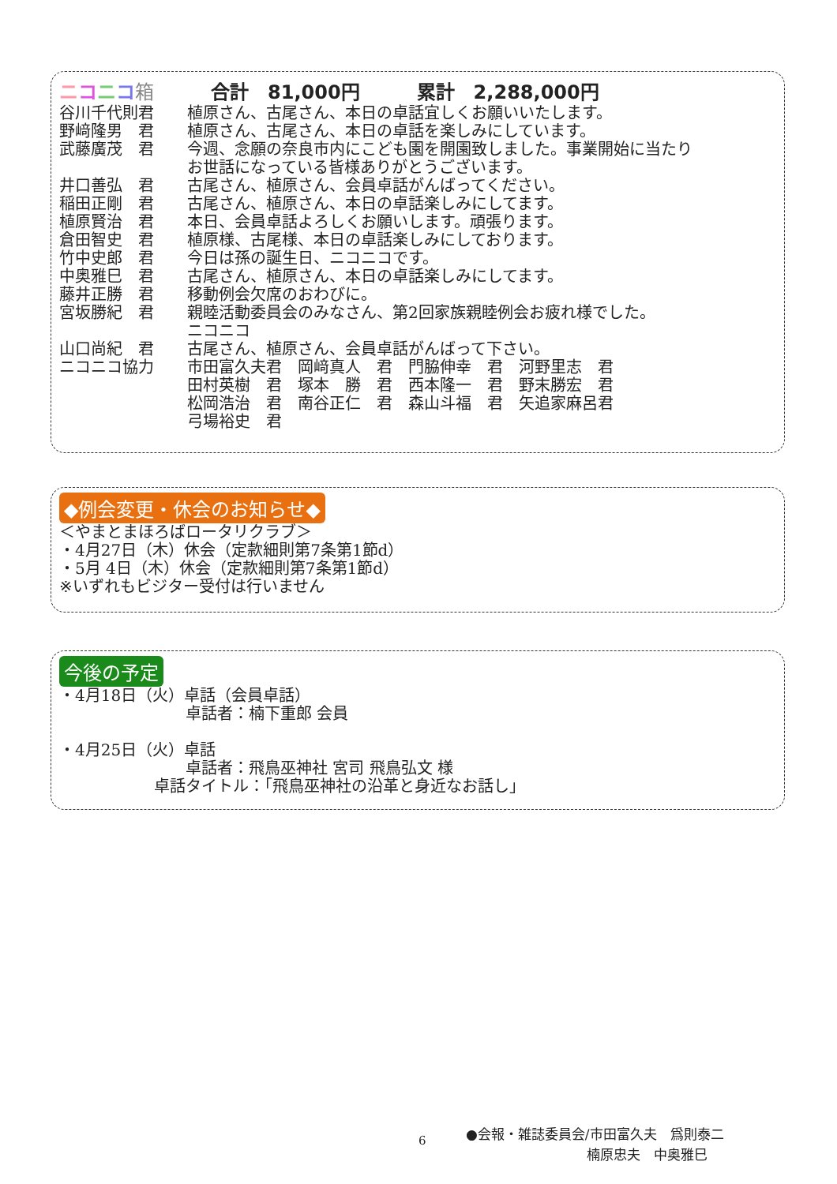ニコニコ箱　　　合計　81,000円　　　累計　2,288,000円
| 谷川千代則君 | 植原さん、古尾さん、本日の卓話宜しくお願いいたします。 |
| 野﨑隆男 君 | 植原さん、古尾さん、本日の卓話を楽しみにしています。 |
| 武藤廣茂 君 | 今週、念願の奈良市内にこども園を開園致しました。事業開始に当たり お世話になっている皆様ありがとうございます。 |
| 井口善弘 君 | 古尾さん、植原さん、会員卓話がんばってください。 |
| 稲田正剛 君 | 古尾さん、植原さん、本日の卓話楽しみにしてます。 |
| 植原賢治 君 | 本日、会員卓話よろしくお願いします。頑張ります。 |
| 倉田智史 君 | 植原様、古尾様、本日の卓話楽しみにしております。 |
| 竹中史郎 君 | 今日は孫の誕生日、ニコニコです。 |
| 中奥雅巳 君 | 古尾さん、植原さん、本日の卓話楽しみにしてます。 |
| 藤井正勝 君 | 移動例会欠席のおわびに。 |
| 宮坂勝紀 君 | 親睦活動委員会のみなさん、第2回家族親睦例会お疲れ様でした。 ニコニコ |
| 山口尚紀 君 | 古尾さん、植原さん、会員卓話がんばって下さい。 |
| ニコニコ協力 | 市田富久夫君 岡﨑真人 君 門脇伸幸 君 河野里志 君 田村英樹 君 塚本 勝 君 西本隆一 君 野末勝宏 君 松岡浩治 君 南谷正仁 君 森山斗福 君 矢追家麻呂君 弓場裕史 君 |
◆例会変更・休会のお知らせ◆
＜やまとまほろばロータリクラブ＞
・4月27日（木）休会（定款細則第7条第1節d）
・5月 4日（木）休会（定款細則第7条第1節d）
※いずれもビジター受付は行いません
今後の予定
・4月18日（火）卓話（会員卓話）
　　　　　　　　卓話者：楠下重郎 会員
・4月25日（火）卓話
　　　　　　　　卓話者：飛鳥巫神社 宮司 飛鳥弘文 様
　　　　　　卓話タイトル：「飛鳥巫神社の沿革と身近なお話し」
6
●会報・雑誌委員会/市田富久夫　爲則泰二
　　　　　　　　　楠原忠夫　中奥雅巳